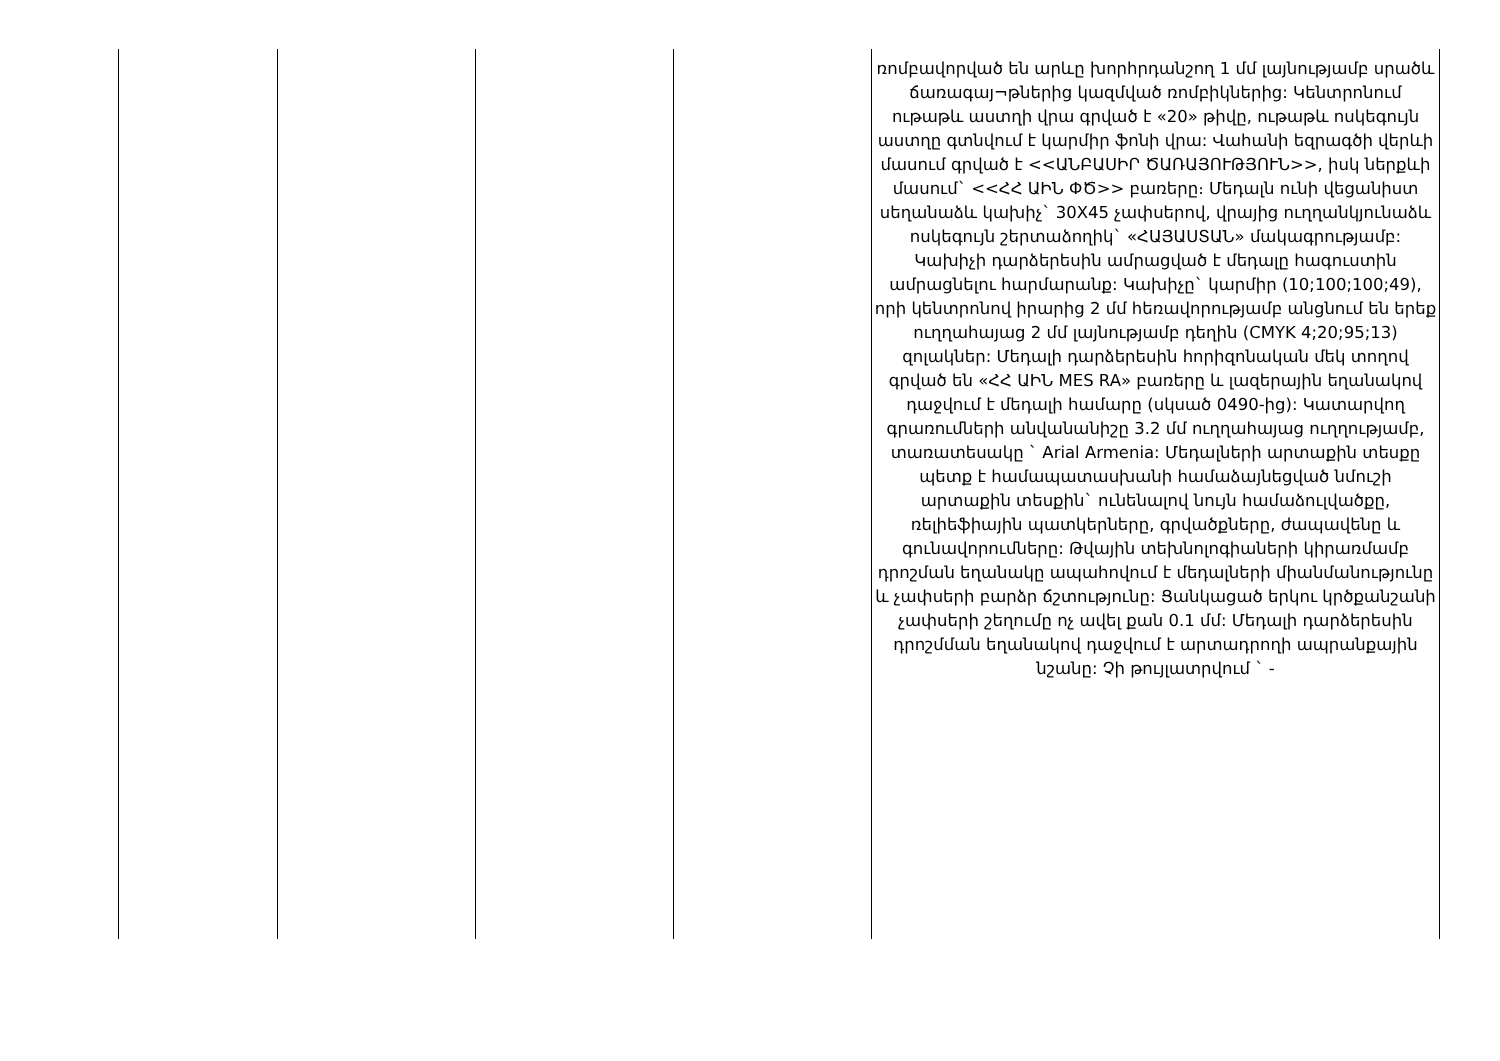| | | | | ռոմբավորված են արևը խորհրդանշող 1 մմ լայնությամբ սրածև ճառագայ¬թներից կազմված ռոմբիկներից: Կենտրոնում ութաթև աստղի վրա գրված է «20» թիվը, ութաթև ոսկեգույն աստղը գտնվում է կարմիր ֆոնի վրա: Վահանի եզրագծի վերևի մասում գրված է <<ԱՆԲԱՍԻՐ ԾԱՌԱՅՈՒԹՅՈՒՆ>>, իսկ ներքևի մասում` <<ՀՀ ԱԻՆ ՓԾ>> բառերը։ Մեդալն ունի վեցանիստ սեղանաձև կախիչ` 30X45 չափսերով, վրայից ուղղանկյունաձև ոսկեգույն շերտաձողիկ` «ՀԱՅԱՍՏԱՆ» մակագրությամբ: Կախիչի դարձերեսին ամրացված է մեդալը հագուստին ամրացնելու հարմարանք: Կախիչը` կարմիր (10;100;100;49), որի կենտրոնով իրարից 2 մմ հեռավորությամբ անցնում են երեք ուղղահայաց 2 մմ լայնությամբ դեղին (CMYK 4;20;95;13) զոլակներ: Մեդալի դարձերեսին հորիզոնական մեկ տողով գրված են «ՀՀ ԱԻՆ MES RA» բառերը և լազերային եղանակով դաջվում է մեդալի համարը (սկսած 0490-ից): Կատարվող գրառումների անվանանիշը 3.2 մմ ուղղահայաց ուղղությամբ, տառատեսակը ` Arial Armenia: Մեդալների արտաքին տեսքը պետք է համապատասխանի համաձայնեցված նմուշի արտաքին տեսքին` ունենալով նույն համաձուլվածքը, ռելիեֆիային պատկերները, գրվածքները, ժապավենը և գունավորումները: Թվային տեխնոլոգիաների կիրառմամբ դրոշման եղանակը ապահովում է մեդալների միանմանությունը և չափսերի բարձր ճշտությունը: Ցանկացած երկու կրծքանշանի չափսերի շեղումը ոչ ավել քան 0.1 մմ: Մեդալի դարձերեսին դրոշմման եղանակով դաջվում է արտադրողի ապրանքային նշանը: Չի թույլատրվում ` - |